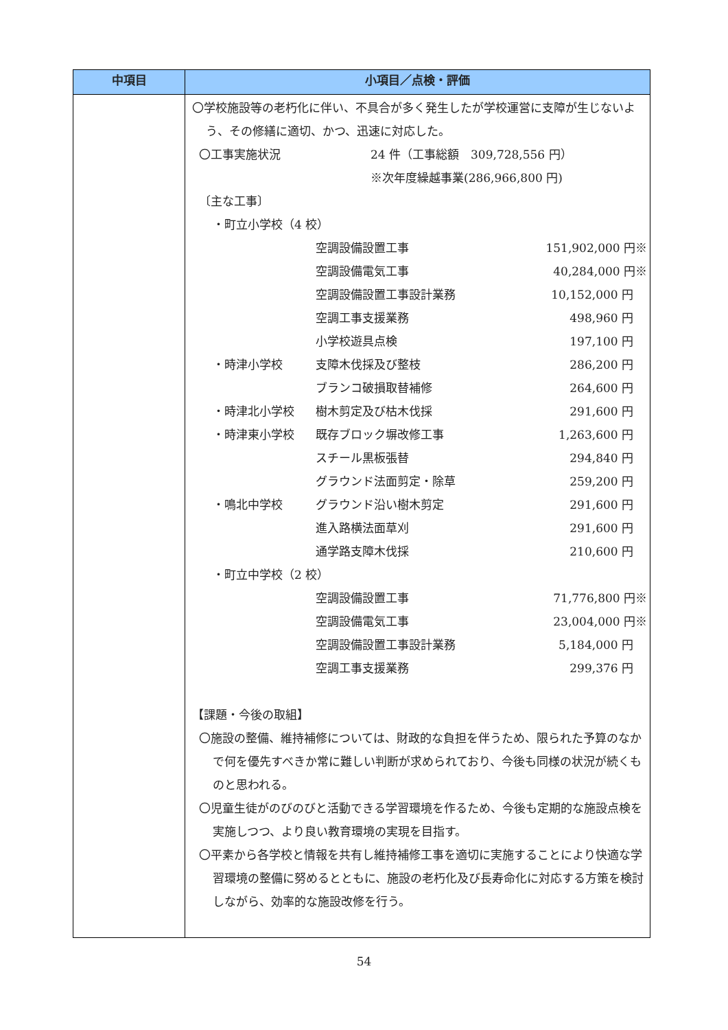| 中項目 | 小項目／点検・評価 |
| --- | --- |
| | 〇学校施設等の老朽化に伴い、不具合が多く発生したが学校運営に支障が生じないよう、その修繕に適切、かつ、迅速に対応した。 / 〇工事実施状況 / 24 件（工事総額 309,728,556 円） / / / ※次年度繰越事業(286,966,800 円) / 〔主な工事〕 / ・町立小学校（4 校） / / / / / 空調設備設置工事 / 151,902,000 円※ / / / 空調設備電気工事 / 40,284,000 円※ / / / 空調設備設置工事設計業務 / 10,152,000 円 / / / 空調工事支援業務 / 498,960 円 / / / 小学校遊具点検 / 197,100 円 / / ・時津小学校 / 支障木伐採及び整枝 / 286,200 円 / / / ブランコ破損取替補修 / 264,600 円 / / ・時津北小学校 / 樹木剪定及び枯木伐採 / 291,600 円 / / ・時津東小学校 / 既存ブロック塀改修工事 / 1,263,600 円 / / / スチール黒板張替 / 294,840 円 / / / グラウンド法面剪定・除草 / 259,200 円 / / ・鳴北中学校 / グラウンド沿い樹木剪定 / 291,600 円 / / / 進入路横法面草刈 / 291,600 円 / / / 通学路支障木伐採 / 210,600 円 / / ・町立中学校（2 校） / / / / / 空調設備設置工事 / 71,776,800 円※ / / / 空調設備電気工事 / 23,004,000 円※ / / / 空調設備設置工事設計業務 / 5,184,000 円 / / / 空調工事支援業務 / 299,376 円 / 【課題・今後の取組】 〇施設の整備、維持補修については、財政的な負担を伴うため、限られた予算のなかで何を優先すべきか常に難しい判断が求められており、今後も同様の状況が続くものと思われる。 〇児童生徒がのびのびと活動できる学習環境を作るため、今後も定期的な施設点検を実施しつつ、より良い教育環境の実現を目指す。 〇平素から各学校と情報を共有し維持補修工事を適切に実施することにより快適な学習環境の整備に努めるとともに、施設の老朽化及び長寿命化に対応する方策を検討しながら、効率的な施設改修を行う。 |
54